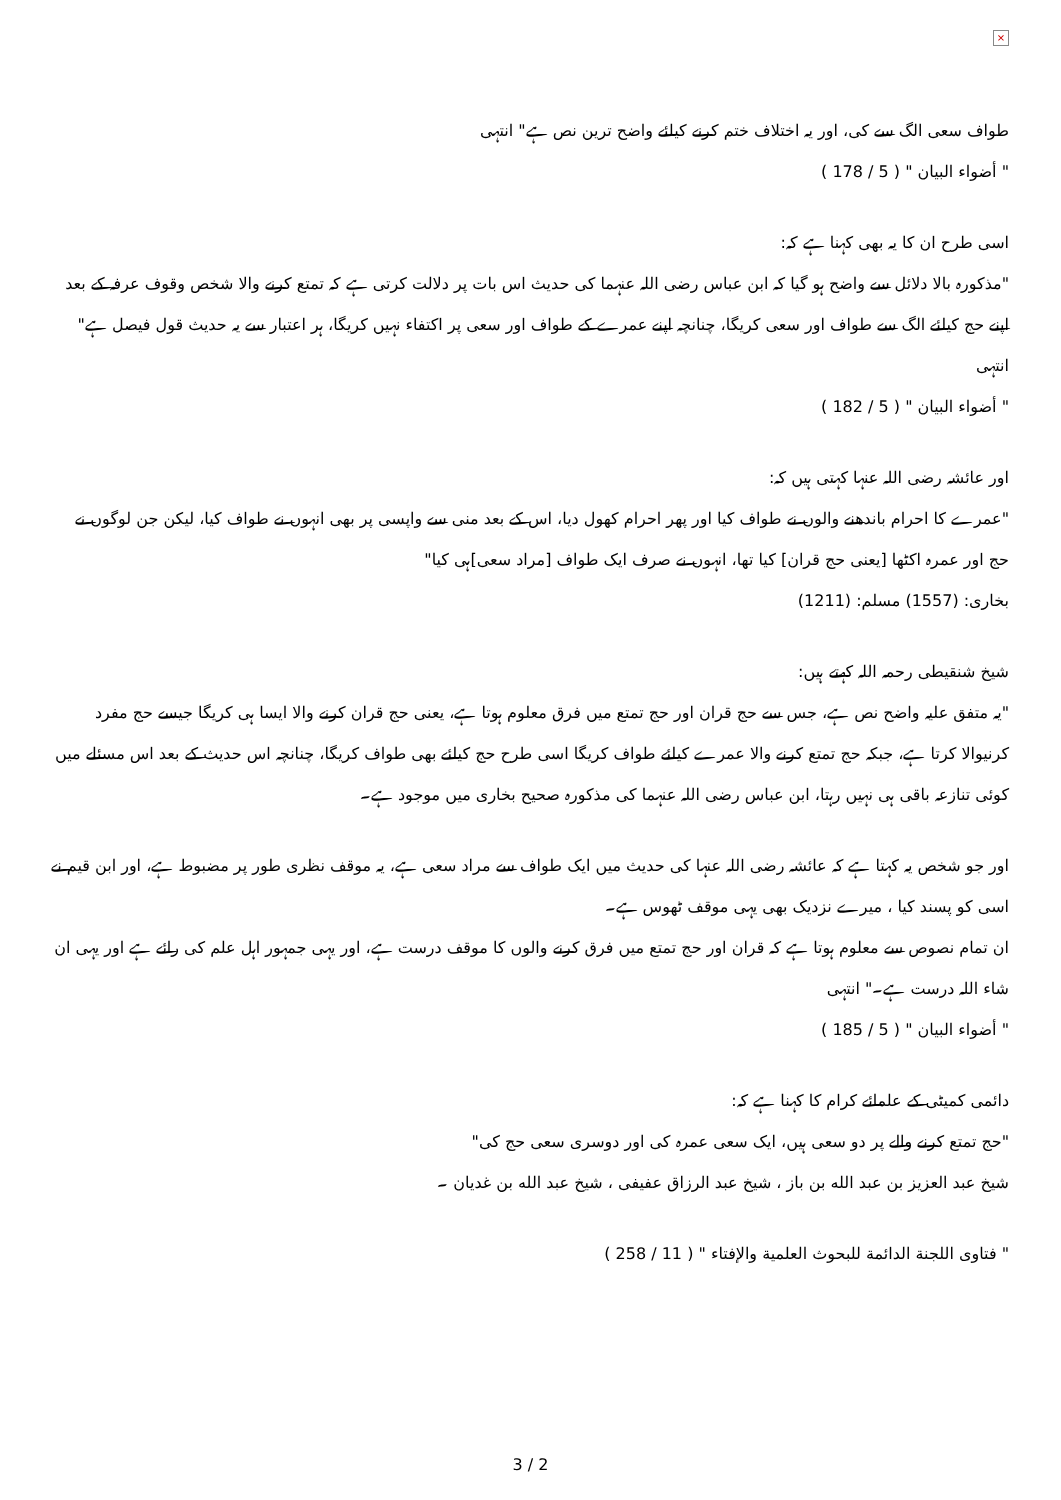×
طواف سعی الگ سے کی، اور یہ اختلاف ختم کرنے کیلئے واضح ترین نص ہے" انتہی
" أضواء البيان " ( 5 / 178 )
اسی طرح ان کا یہ بھی کہنا ہے کہ:
"مذکورہ بالا دلائل سے واضح ہو گیا کہ ابن عباس رضی اللہ عنہما کی حدیث اس بات پر دلالت کرتی ہے کہ تمتع کرنے والا شخص وقوف عرفہ کے بعد اپنے حج کیلئے الگ سے طواف اور سعی کریگا، چنانچہ اپنے عمرے کے طواف اور سعی پر اکتفاء نہیں کریگا، ہر اعتبار سے یہ حدیث قول فیصل ہے" انتہی
" أضواء البيان " ( 5 / 182 )
اور عائشہ رضی اللہ عنہا کہتی ہیں کہ:
"عمرے کا احرام باندھنے والوں نے طواف کیا اور پھر احرام کھول دیا، اس کے بعد منی سے واپسی پر بھی انہوں نے طواف کیا، لیکن جن لوگوں نے حج اور عمرہ اکٹھا [یعنی حج قران] کیا تھا، انہوں نے صرف ایک طواف [مراد سعی]ہی کیا"
بخاری: (1557) مسلم: (1211)
شیخ شنقیطی رحمہ اللہ کہتے ہیں:
"یہ متفق علیہ واضح نص ہے، جس سے حج قران اور حج تمتع میں فرق معلوم ہوتا ہے، یعنی حج قران کرنے والا ایسا ہی کریگا جیسے حج مفرد کرنیوالا کرتا ہے، جبکہ حج تمتع کرنے والا عمرے کیلئے طواف کریگا اسی طرح حج کیلئے بھی طواف کریگا، چنانچہ اس حدیث کے بعد اس مسئلے میں کوئی تنازعہ باقی ہی نہیں رہتا، ابن عباس رضی اللہ عنہما کی مذکورہ صحیح بخاری میں موجود ہے۔
اور جو شخص یہ کہتا ہے کہ عائشہ رضی اللہ عنہا کی حدیث میں ایک طواف سے مراد سعی ہے، یہ موقف نظری طور پر مضبوط ہے، اور ابن قیم نے اسی کو پسند کیا ، میرے نزدیک بھی یہی موقف ٹھوس ہے۔
ان تمام نصوص سے معلوم ہوتا ہے کہ قران اور حج تمتع میں فرق کرنے والوں کا موقف درست ہے، اور یہی جمہور اہل علم کی رائے ہے اور یہی ان شاء اللہ درست ہے۔" انتہی
" أضواء البيان " ( 5 / 185 )
دائمی کمیٹی کے علمائے کرام کا کہنا ہے کہ:
"حج تمتع کرنے والے پر دو سعی ہیں، ایک سعی عمرہ کی اور دوسری سعی حج کی"
شيخ عبد العزيز بن عبد الله بن باز ، شيخ عبد الرزاق عفيفی ، شيخ عبد الله بن غديان ۔
" فتاوى اللجنة الدائمة للبحوث العلمية والإفتاء " ( 11 / 258 )
3 / 2